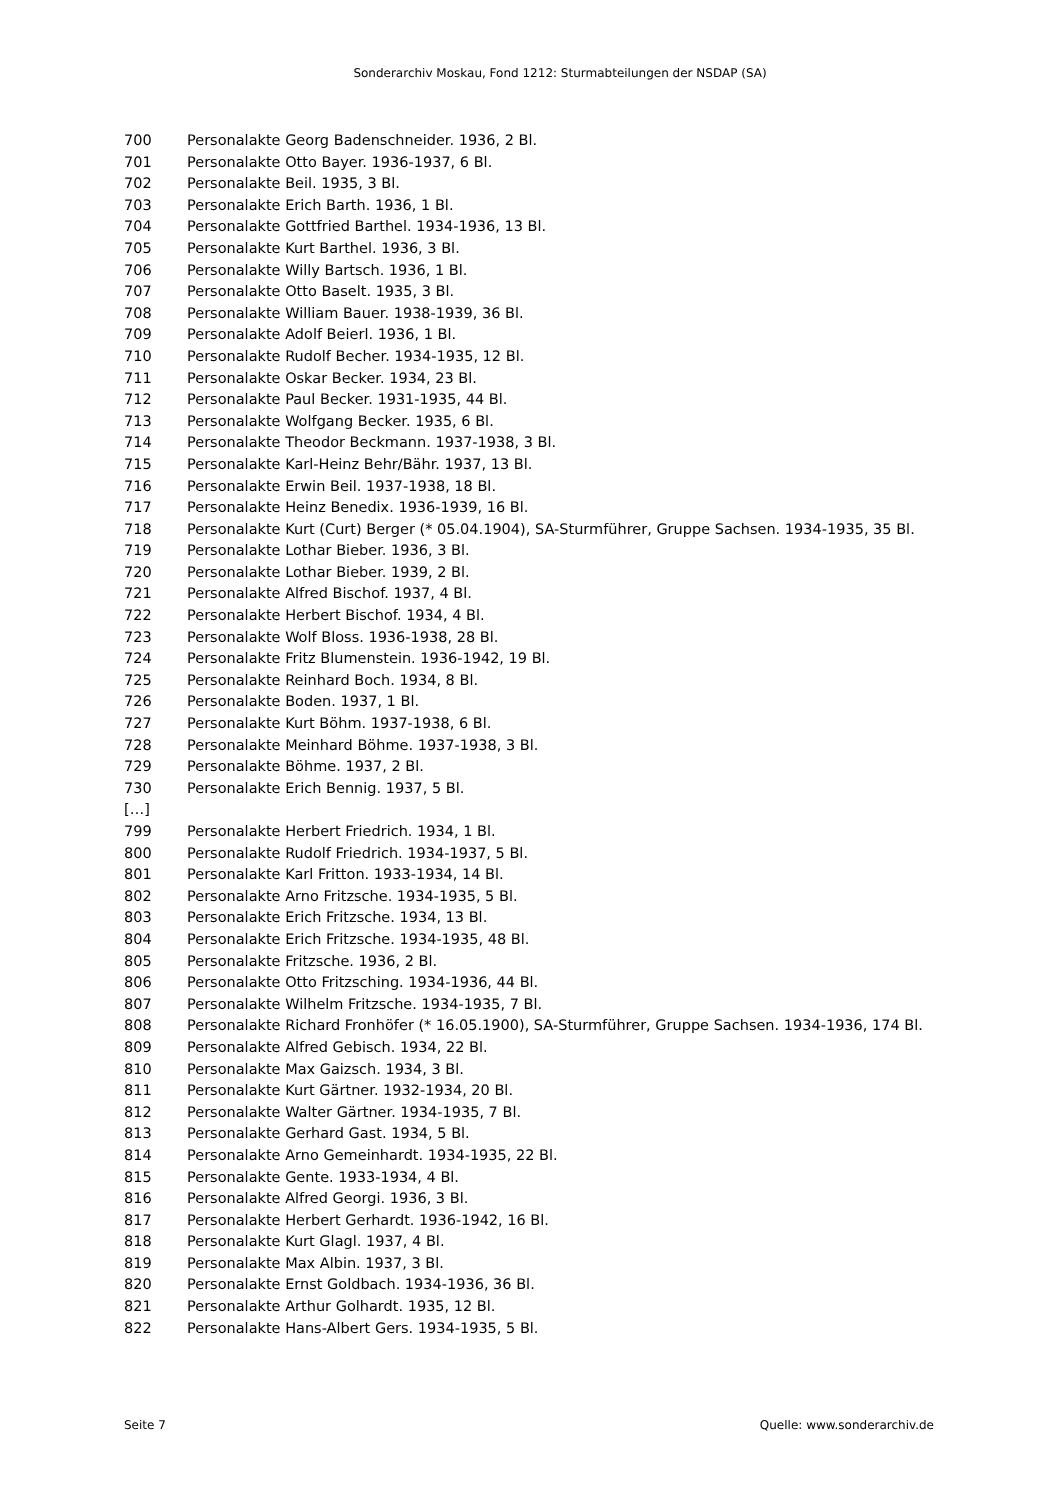Sonderarchiv Moskau, Fond 1212: Sturmabteilungen der NSDAP (SA)
| 700 | Personalakte Georg Badenschneider. 1936, 2 Bl. |
| 701 | Personalakte Otto Bayer. 1936-1937, 6 Bl. |
| 702 | Personalakte Beil. 1935, 3 Bl. |
| 703 | Personalakte Erich Barth. 1936, 1 Bl. |
| 704 | Personalakte Gottfried Barthel. 1934-1936, 13 Bl. |
| 705 | Personalakte Kurt Barthel. 1936, 3 Bl. |
| 706 | Personalakte Willy Bartsch. 1936, 1 Bl. |
| 707 | Personalakte Otto Baselt. 1935, 3 Bl. |
| 708 | Personalakte William Bauer. 1938-1939, 36 Bl. |
| 709 | Personalakte Adolf Beierl. 1936, 1 Bl. |
| 710 | Personalakte Rudolf Becher. 1934-1935, 12 Bl. |
| 711 | Personalakte Oskar Becker. 1934, 23 Bl. |
| 712 | Personalakte Paul Becker. 1931-1935, 44 Bl. |
| 713 | Personalakte Wolfgang Becker. 1935, 6 Bl. |
| 714 | Personalakte Theodor Beckmann. 1937-1938, 3 Bl. |
| 715 | Personalakte Karl-Heinz Behr/Bähr. 1937, 13 Bl. |
| 716 | Personalakte Erwin Beil. 1937-1938, 18 Bl. |
| 717 | Personalakte Heinz Benedix. 1936-1939, 16 Bl. |
| 718 | Personalakte Kurt (Curt) Berger (* 05.04.1904), SA-Sturmführer, Gruppe Sachsen. 1934-1935, 35 Bl. |
| 719 | Personalakte Lothar Bieber. 1936, 3 Bl. |
| 720 | Personalakte Lothar Bieber. 1939, 2 Bl. |
| 721 | Personalakte Alfred Bischof. 1937, 4 Bl. |
| 722 | Personalakte Herbert Bischof. 1934, 4 Bl. |
| 723 | Personalakte Wolf Bloss. 1936-1938, 28 Bl. |
| 724 | Personalakte Fritz Blumenstein. 1936-1942, 19 Bl. |
| 725 | Personalakte Reinhard Boch. 1934, 8 Bl. |
| 726 | Personalakte Boden. 1937, 1 Bl. |
| 727 | Personalakte Kurt Böhm. 1937-1938, 6 Bl. |
| 728 | Personalakte Meinhard Böhme. 1937-1938, 3 Bl. |
| 729 | Personalakte Böhme. 1937, 2 Bl. |
| 730 | Personalakte Erich Bennig. 1937, 5 Bl. |
| […] | |
| 799 | Personalakte Herbert Friedrich. 1934, 1 Bl. |
| 800 | Personalakte Rudolf Friedrich. 1934-1937, 5 Bl. |
| 801 | Personalakte Karl Fritton. 1933-1934, 14 Bl. |
| 802 | Personalakte Arno Fritzsche. 1934-1935, 5 Bl. |
| 803 | Personalakte Erich Fritzsche. 1934, 13 Bl. |
| 804 | Personalakte Erich Fritzsche. 1934-1935, 48 Bl. |
| 805 | Personalakte Fritzsche. 1936, 2 Bl. |
| 806 | Personalakte Otto Fritzsching. 1934-1936, 44 Bl. |
| 807 | Personalakte Wilhelm Fritzsche. 1934-1935, 7 Bl. |
| 808 | Personalakte Richard Fronhöfer (* 16.05.1900), SA-Sturmführer, Gruppe Sachsen. 1934-1936, 174 Bl. |
| 809 | Personalakte Alfred Gebisch. 1934, 22 Bl. |
| 810 | Personalakte Max Gaizsch. 1934, 3 Bl. |
| 811 | Personalakte Kurt Gärtner. 1932-1934, 20 Bl. |
| 812 | Personalakte Walter Gärtner. 1934-1935, 7 Bl. |
| 813 | Personalakte Gerhard Gast. 1934, 5 Bl. |
| 814 | Personalakte Arno Gemeinhardt. 1934-1935, 22 Bl. |
| 815 | Personalakte Gente. 1933-1934, 4 Bl. |
| 816 | Personalakte Alfred Georgi. 1936, 3 Bl. |
| 817 | Personalakte Herbert Gerhardt. 1936-1942, 16 Bl. |
| 818 | Personalakte Kurt Glagl. 1937, 4 Bl. |
| 819 | Personalakte Max Albin. 1937, 3 Bl. |
| 820 | Personalakte Ernst Goldbach. 1934-1936, 36 Bl. |
| 821 | Personalakte Arthur Golhardt. 1935, 12 Bl. |
| 822 | Personalakte Hans-Albert Gers. 1934-1935, 5 Bl. |
Seite 7 Quelle: www.sonderarchiv.de